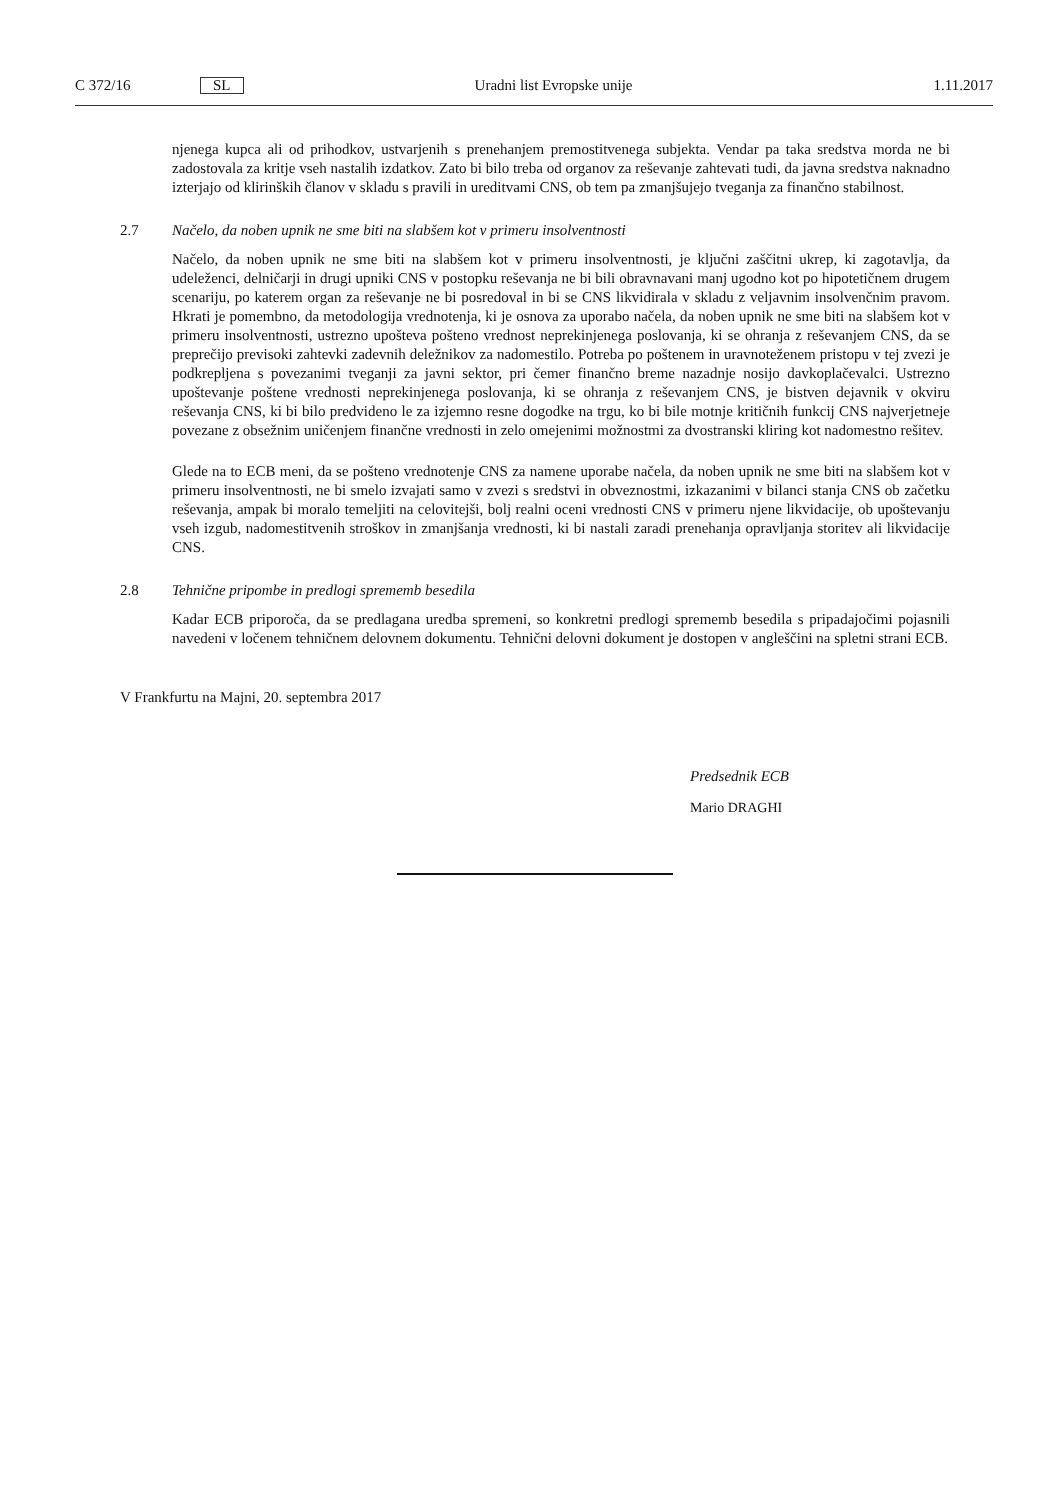C 372/16 SL Uradni list Evropske unije 1.11.2017
njenega kupca ali od prihodkov, ustvarjenih s prenehanjem premostitvenega subjekta. Vendar pa taka sredstva morda ne bi zadostovala za kritje vseh nastalih izdatkov. Zato bi bilo treba od organov za reševanje zahtevati tudi, da javna sredstva naknadno izterjajo od klirinških članov v skladu s pravili in ureditvami CNS, ob tem pa zmanjšujejo tveganja za finančno stabilnost.
2.7 Načelo, da noben upnik ne sme biti na slabšem kot v primeru insolventnosti
Načelo, da noben upnik ne sme biti na slabšem kot v primeru insolventnosti, je ključni zaščitni ukrep, ki zagotavlja, da udeleženci, delničarji in drugi upniki CNS v postopku reševanja ne bi bili obravnavani manj ugodno kot po hipotetičnem drugem scenariju, po katerem organ za reševanje ne bi posredoval in bi se CNS likvidirala v skladu z veljavnim insolvenčnim pravom. Hkrati je pomembno, da metodologija vrednotenja, ki je osnova za uporabo načela, da noben upnik ne sme biti na slabšem kot v primeru insolventnosti, ustrezno upošteva pošteno vrednost neprekinjenega poslovanja, ki se ohranja z reševanjem CNS, da se preprečijo previsoki zahtevki zadevnih deležnikov za nadomestilo. Potreba po poštenem in uravnoteženem pristopu v tej zvezi je podkrepljena s povezanimi tveganji za javni sektor, pri čemer finančno breme nazadnje nosijo davkoplačevalci. Ustrezno upoštevanje poštene vrednosti neprekinjenega poslovanja, ki se ohranja z reševanjem CNS, je bistven dejavnik v okviru reševanja CNS, ki bi bilo predvideno le za izjemno resne dogodke na trgu, ko bi bile motnje kritičnih funkcij CNS najverjetneje povezane z obsežnim uničenjem finančne vrednosti in zelo omejenimi možnostmi za dvostranski kliring kot nadomestno rešitev.
Glede na to ECB meni, da se pošteno vrednotenje CNS za namene uporabe načela, da noben upnik ne sme biti na slabšem kot v primeru insolventnosti, ne bi smelo izvajati samo v zvezi s sredstvi in obveznostmi, izkazanimi v bilanci stanja CNS ob začetku reševanja, ampak bi moralo temeljiti na celovitejši, bolj realni oceni vrednosti CNS v primeru njene likvidacije, ob upoštevanju vseh izgub, nadomestitvenih stroškov in zmanjšanja vrednosti, ki bi nastali zaradi prenehanja opravljanja storitev ali likvidacije CNS.
2.8 Tehnične pripombe in predlogi sprememb besedila
Kadar ECB priporoča, da se predlagana uredba spremeni, so konkretni predlogi sprememb besedila s pripadajočimi pojasnili navedeni v ločenem tehničnem delovnem dokumentu. Tehnični delovni dokument je dostopen v angleščini na spletni strani ECB.
V Frankfurtu na Majni, 20. septembra 2017
Predsednik ECB
Mario DRAGHI